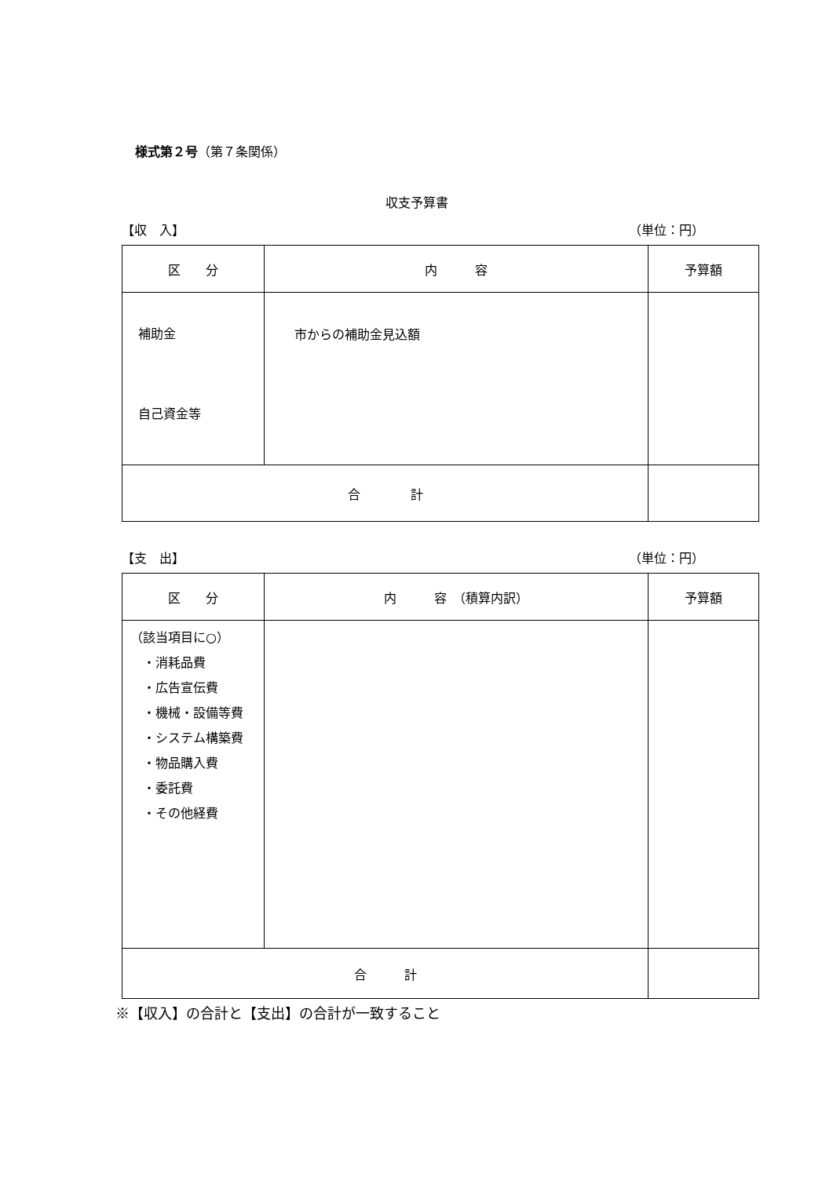様式第２号（第７条関係）
収支予算書
【収　入】 （単位：円）
| 区 分 | 内 容 | 予算額 |
| --- | --- | --- |
| 補助金 自己資金等 | 市からの補助金見込額 | |
| 合 計 | | |
【支　出】 （単位：円）
| 区 分 | 内 容 （積算内訳） | 予算額 |
| --- | --- | --- |
| （該当項目に○） ・消耗品費 ・広告宣伝費 ・機械・設備等費 ・システム構築費 ・物品購入費 ・委託費 ・その他経費 | | |
| 合 計 | | |
※【収入】の合計と【支出】の合計が一致すること